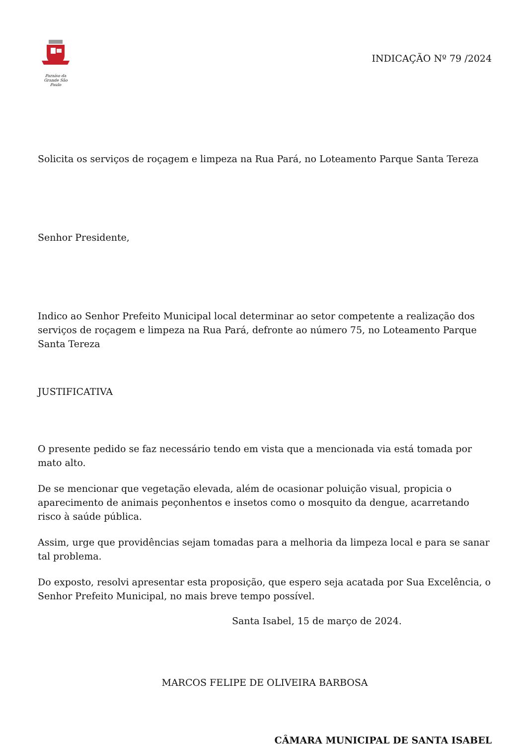Paraíso da Grande São Paulo
INDICAÇÃO Nº 79 /2024
Solicita os serviços de roçagem e limpeza na Rua Pará, no Loteamento Parque Santa Tereza
Senhor Presidente,
Indico ao Senhor Prefeito Municipal local determinar ao setor competente a realização dos serviços de roçagem e limpeza na Rua Pará, defronte ao número 75, no Loteamento Parque Santa Tereza
JUSTIFICATIVA
O presente pedido se faz necessário tendo em vista que a mencionada via está tomada por mato alto.
De se mencionar que vegetação elevada, além de ocasionar poluição visual, propicia o aparecimento de animais peçonhentos e insetos como o mosquito da dengue, acarretando risco à saúde pública.
Assim, urge que providências sejam tomadas para a melhoria da limpeza local e para se sanar tal problema.
Do exposto, resolvi apresentar esta proposição, que espero seja acatada por Sua Excelência, o Senhor Prefeito Municipal, no mais breve tempo possível.
Santa Isabel, 15 de março de 2024.
MARCOS FELIPE DE OLIVEIRA BARBOSA
CÂMARA MUNICIPAL DE SANTA ISABEL